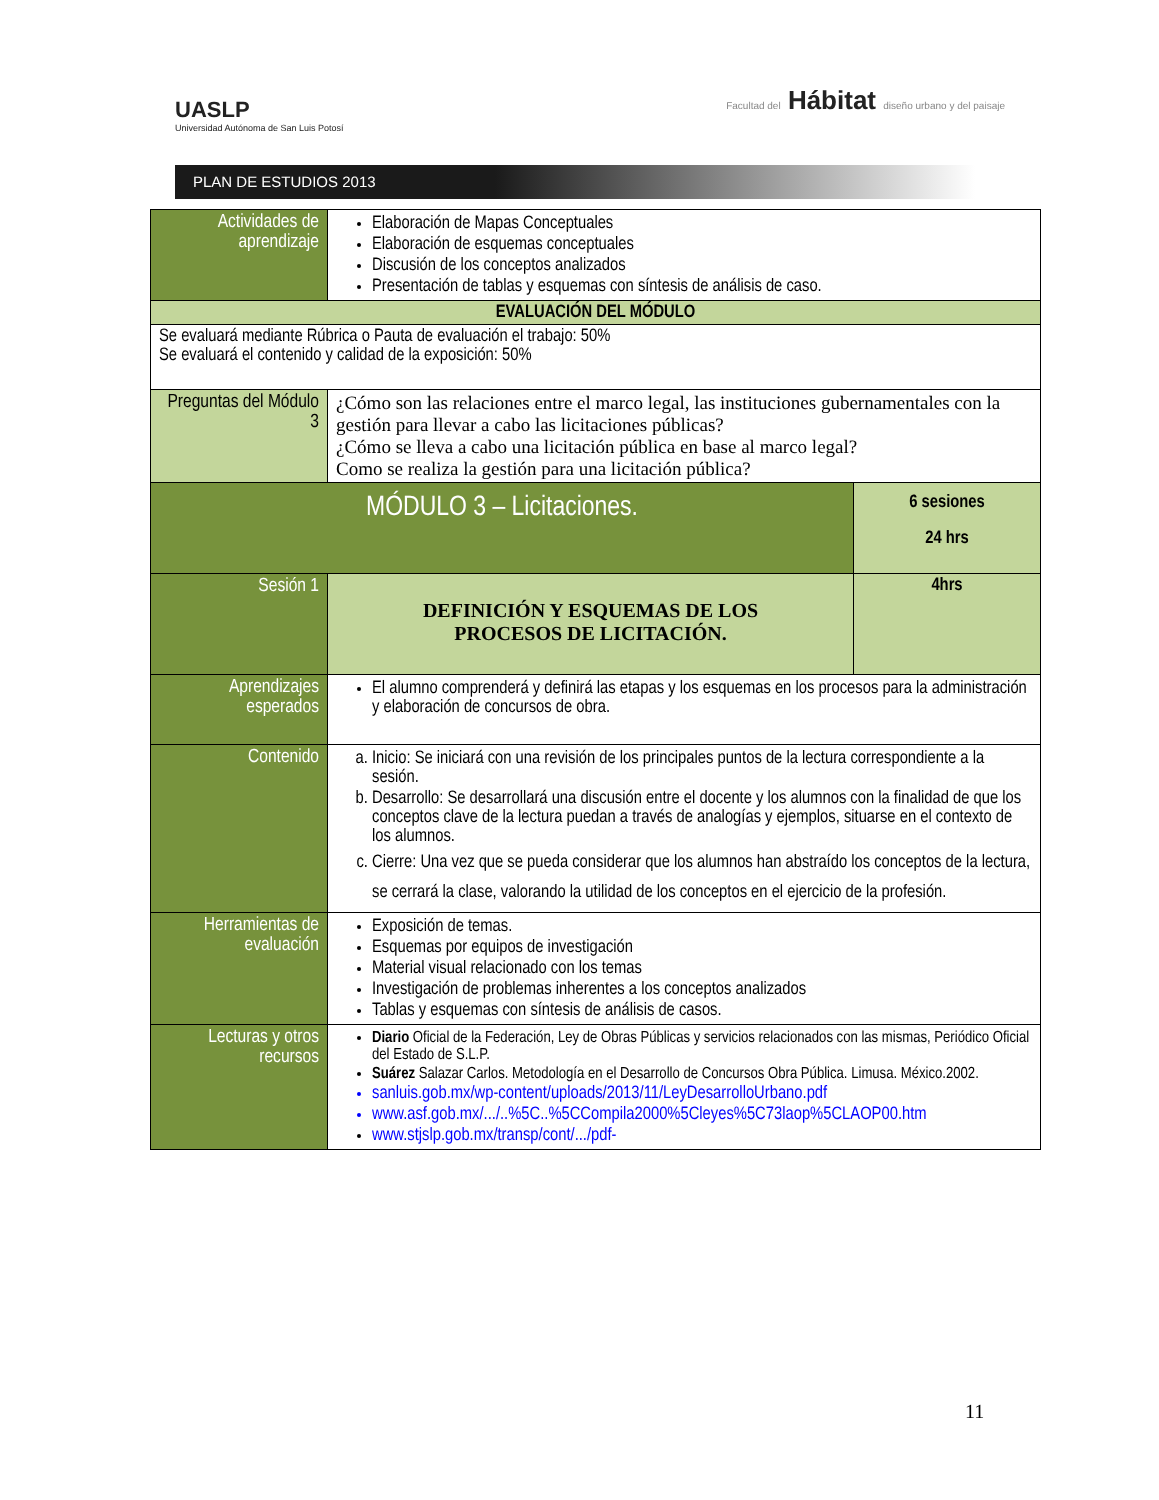UASLP
Universidad Autónoma de San Luis Potosí
Facultad del Hábitat diseño urbano y del paisaje
PLAN DE ESTUDIOS 2013
| Actividades de aprendizaje | Elaboración de Mapas Conceptuales Elaboración de esquemas conceptuales Discusión de los conceptos analizados Presentación de tablas y esquemas con síntesis de análisis de caso. | |
| EVALUACIÓN DEL MÓDULO | | |
| Se evaluará mediante Rúbrica o Pauta de evaluación el trabajo: 50% Se evaluará el contenido y calidad de la exposición: 50% | | |
| Preguntas del Módulo 3 | ¿Cómo son las relaciones entre el marco legal, las instituciones gubernamentales con la gestión para llevar a cabo las licitaciones públicas? ¿Cómo se lleva a cabo una licitación pública en base al marco legal? Como se realiza la gestión para una licitación pública? | |
| MÓDULO 3 – Licitaciones. | | 6 sesiones 24 hrs |
| Sesión 1 | DEFINICIÓN Y ESQUEMAS DE LOS PROCESOS DE LICITACIÓN. | 4hrs |
| Aprendizajes esperados | El alumno comprenderá y definirá las etapas y los esquemas en los procesos para la administración y elaboración de concursos de obra. | |
| Contenido | a. Inicio: Se iniciará con una revisión de los principales puntos de la lectura correspondiente a la sesión. b. Desarrollo: Se desarrollará una discusión entre el docente y los alumnos con la finalidad de que los conceptos clave de la lectura puedan a través de analogías y ejemplos, situarse en el contexto de los alumnos. c. Cierre: Una vez que se pueda considerar que los alumnos han abstraído los conceptos de la lectura, se cerrará la clase, valorando la utilidad de los conceptos en el ejercicio de la profesión. | |
| Herramientas de evaluación | Exposición de temas. Esquemas por equipos de investigación Material visual relacionado con los temas Investigación de problemas inherentes a los conceptos analizados Tablas y esquemas con síntesis de análisis de casos. | |
| Lecturas y otros recursos | Diario Oficial de la Federación, Ley de Obras Públicas y servicios relacionados con las mismas, Periódico Oficial del Estado de S.L.P. Suárez Salazar Carlos. Metodología en el Desarrollo de Concursos Obra Pública. Limusa. México.2002. sanluis.gob.mx/wp-content/uploads/2013/11/LeyDesarrolloUrbano.pdf www.asf.gob.mx/.../..%5C..%5CCompila2000%5Cleyes%5C73laop%5CLAOP00.htm www.stjslp.gob.mx/transp/cont/.../pdf- | |
11